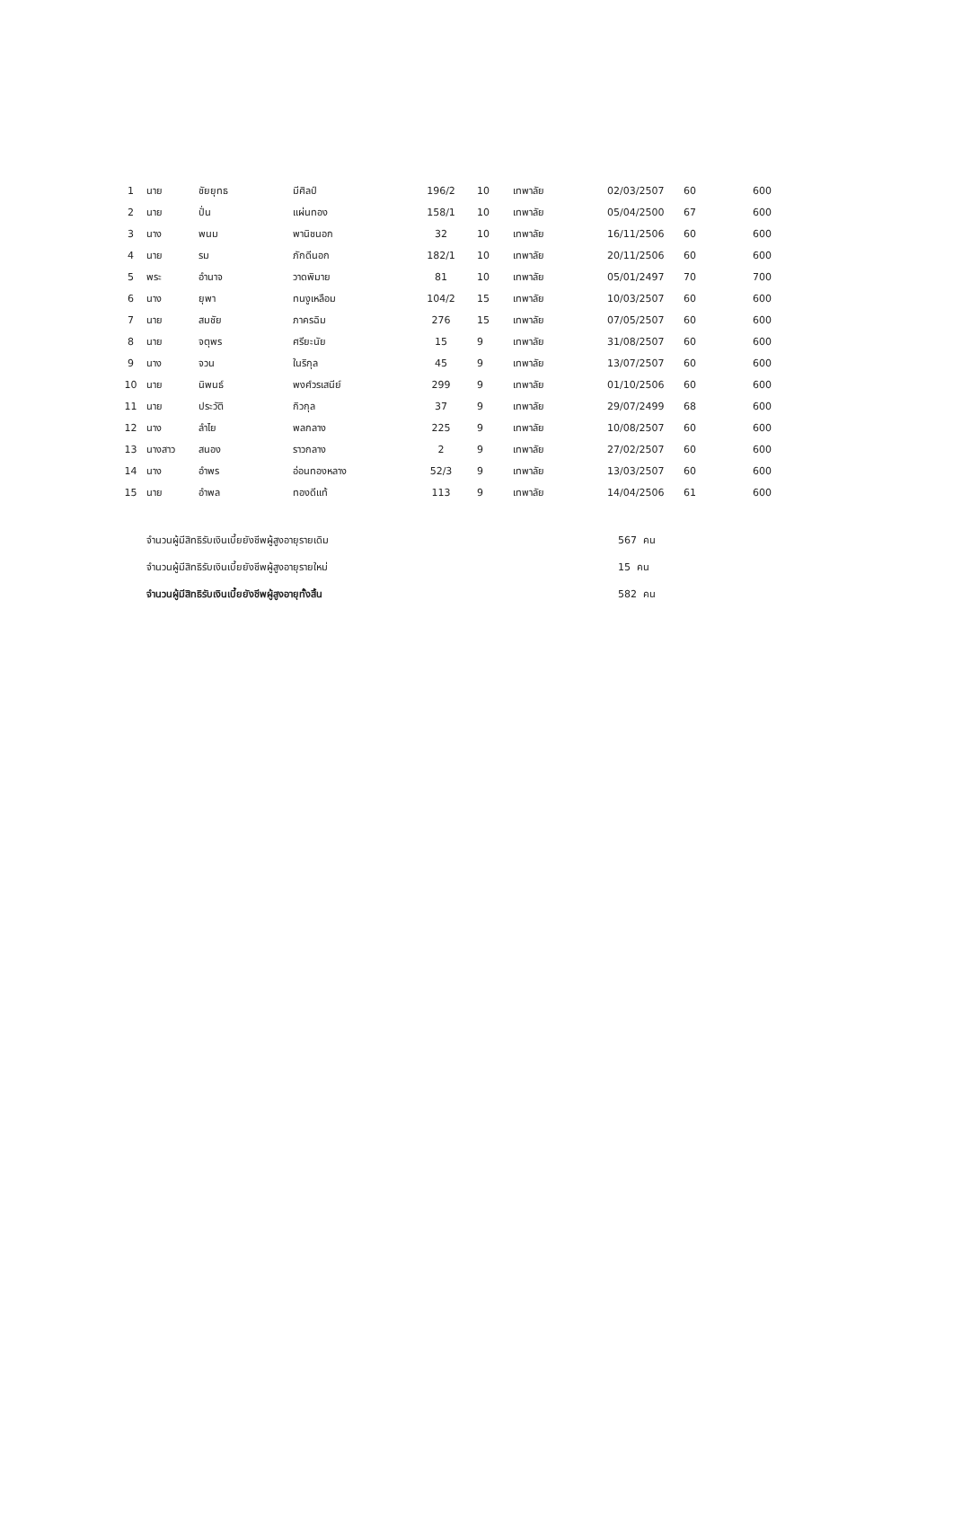| 1 | นาย | ชัยยุทธ | มีศิลป์ | 196/2 | 10 | เทพาลัย | 02/03/2507 | 60 | 600 |
| 2 | นาย | ปั่น | แผ่นทอง | 158/1 | 10 | เทพาลัย | 05/04/2500 | 67 | 600 |
| 3 | นาง | พนม | พานิชนอก | 32 | 10 | เทพาลัย | 16/11/2506 | 60 | 600 |
| 4 | นาย | รม | ภักดีนอก | 182/1 | 10 | เทพาลัย | 20/11/2506 | 60 | 600 |
| 5 | พระ | อำนาจ | วาดพิมาย | 81 | 10 | เทพาลัย | 05/01/2497 | 70 | 700 |
| 6 | นาง | ยุพา | ทนงูเหลือม | 104/2 | 15 | เทพาลัย | 10/03/2507 | 60 | 600 |
| 7 | นาย | สมชัย | ภาครฉิม | 276 | 15 | เทพาลัย | 07/05/2507 | 60 | 600 |
| 8 | นาย | จตุพร | ศรียะนัย | 15 | 9 | เทพาลัย | 31/08/2507 | 60 | 600 |
| 9 | นาง | จวน | ในริกุล | 45 | 9 | เทพาลัย | 13/07/2507 | 60 | 600 |
| 10 | นาย | นิพนธ์ | พงศ์วรเสนีย์ | 299 | 9 | เทพาลัย | 01/10/2506 | 60 | 600 |
| 11 | นาย | ประวัติ | กิวกุล | 37 | 9 | เทพาลัย | 29/07/2499 | 68 | 600 |
| 12 | นาง | ลำไย | พลกลาง | 225 | 9 | เทพาลัย | 10/08/2507 | 60 | 600 |
| 13 | นางสาว | สนอง | ราวกลาง | 2 | 9 | เทพาลัย | 27/02/2507 | 60 | 600 |
| 14 | นาง | อำพร | อ่อนทองหลาง | 52/3 | 9 | เทพาลัย | 13/03/2507 | 60 | 600 |
| 15 | นาย | อำพล | ทองดีแท้ | 113 | 9 | เทพาลัย | 14/04/2506 | 61 | 600 |
| จำนวนผู้มีสิทธิรับเงินเบี้ยยังชีพผู้สูงอายุรายเดิม | 567 คน |
| จำนวนผู้มีสิทธิรับเงินเบี้ยยังชีพผู้สูงอายุรายใหม่ | 15 คน |
| จำนวนผู้มีสิทธิรับเงินเบี้ยยังชีพผู้สูงอายุทั้งสิ้น | 582 คน |